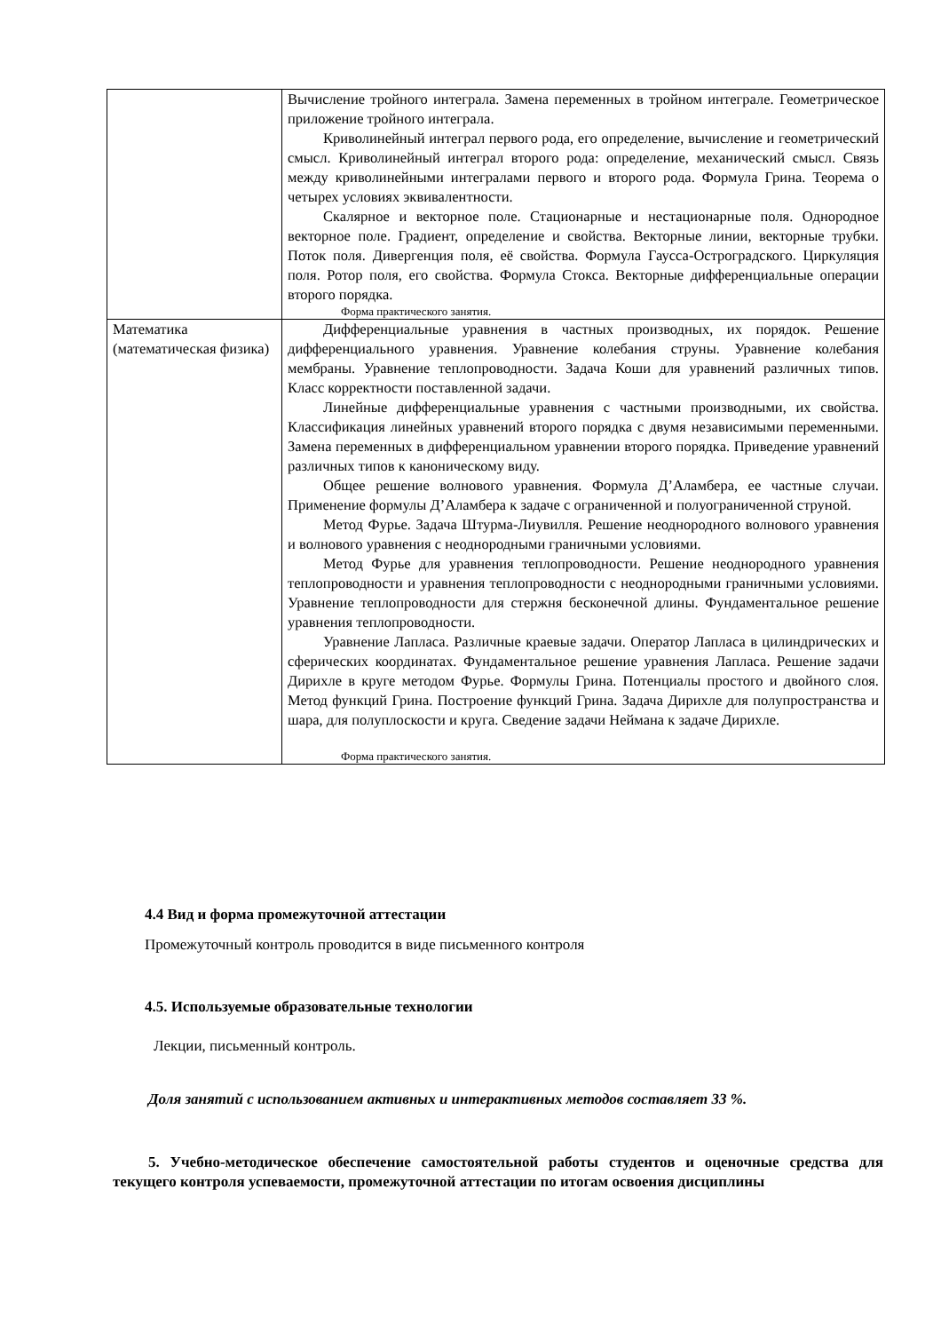| | Вычисление тройного интеграла. Замена переменных в тройном интеграле. Геометрическое приложение тройного интеграла. Криволинейный интеграл первого рода, его определение, вычисление и геометрический смысл. Криволинейный интеграл второго рода: определение, механический смысл. Связь между криволинейными интегралами первого и второго рода. Формула Грина. Теорема о четырех условиях эквивалентности. Скалярное и векторное поле. Стационарные и нестационарные поля. Однородное векторное поле. Градиент, определение и свойства. Векторные линии, векторные трубки. Поток поля. Дивергенция поля, её свойства. Формула Гаусса-Остроградского. Циркуляция поля. Ротор поля, его свойства. Формула Стокса. Векторные дифференциальные операции второго порядка. Форма практического занятия. |
| Математика (математическая физика) | Дифференциальные уравнения в частных производных, их порядок. Решение дифференциального уравнения. Уравнение колебания струны. Уравнение колебания мембраны. Уравнение теплопроводности. Задача Коши для уравнений различных типов. Класс корректности поставленной задачи. Линейные дифференциальные уравнения с частными производными, их свойства. Классификация линейных уравнений второго порядка с двумя независимыми переменными. Замена переменных в дифференциальном уравнении второго порядка. Приведение уравнений различных типов к каноническому виду. Общее решение волнового уравнения. Формула Д’Аламбера, ее частные случаи. Применение формулы Д’Аламбера к задаче с ограниченной и полуограниченной струной. Метод Фурье. Задача Штурма-Лиувилля. Решение неоднородного волнового уравнения и волнового уравнения с неоднородными граничными условиями. Метод Фурье для уравнения теплопроводности. Решение неоднородного уравнения теплопроводности и уравнения теплопроводности с неоднородными граничными условиями. Уравнение теплопроводности для стержня бесконечной длины. Фундаментальное решение уравнения теплопроводности. Уравнение Лапласа. Различные краевые задачи. Оператор Лапласа в цилиндрических и сферических координатах. Фундаментальное решение уравнения Лапласа. Решение задачи Дирихле в круге методом Фурье. Формулы Грина. Потенциалы простого и двойного слоя. Метод функций Грина. Построение функций Грина. Задача Дирихле для полупространства и шара, для полуплоскости и круга. Сведение задачи Неймана к задаче Дирихле. Форма практического занятия. |
4.4 Вид и форма промежуточной аттестации
Промежуточный контроль проводится в виде письменного контроля
4.5. Используемые образовательные технологии
Лекции, письменный контроль.
Доля занятий с использованием активных и интерактивных методов составляет 33 %.
5. Учебно-методическое обеспечение самостоятельной работы студентов и оценочные средства для текущего контроля успеваемости, промежуточной аттестации по итогам освоения дисциплины